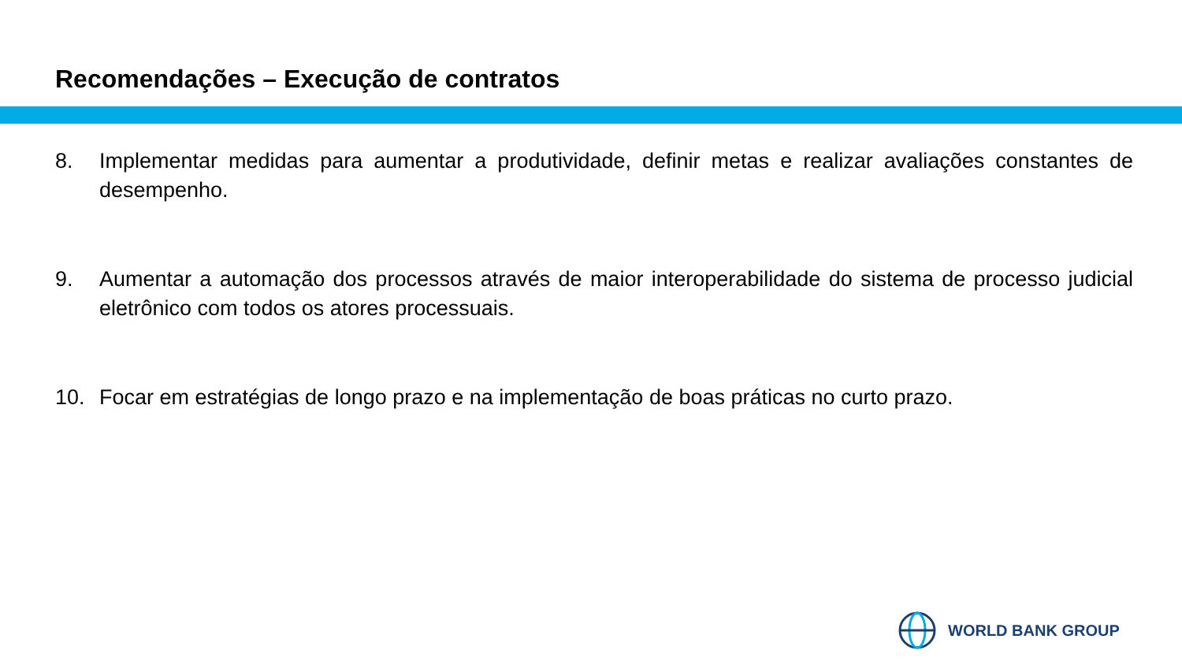Recomendações – Execução de contratos
8. Implementar medidas para aumentar a produtividade, definir metas e realizar avaliações constantes de desempenho.
9. Aumentar a automação dos processos através de maior interoperabilidade do sistema de processo judicial eletrônico com todos os atores processuais.
10. Focar em estratégias de longo prazo e na implementação de boas práticas no curto prazo.
WORLD BANK GROUP